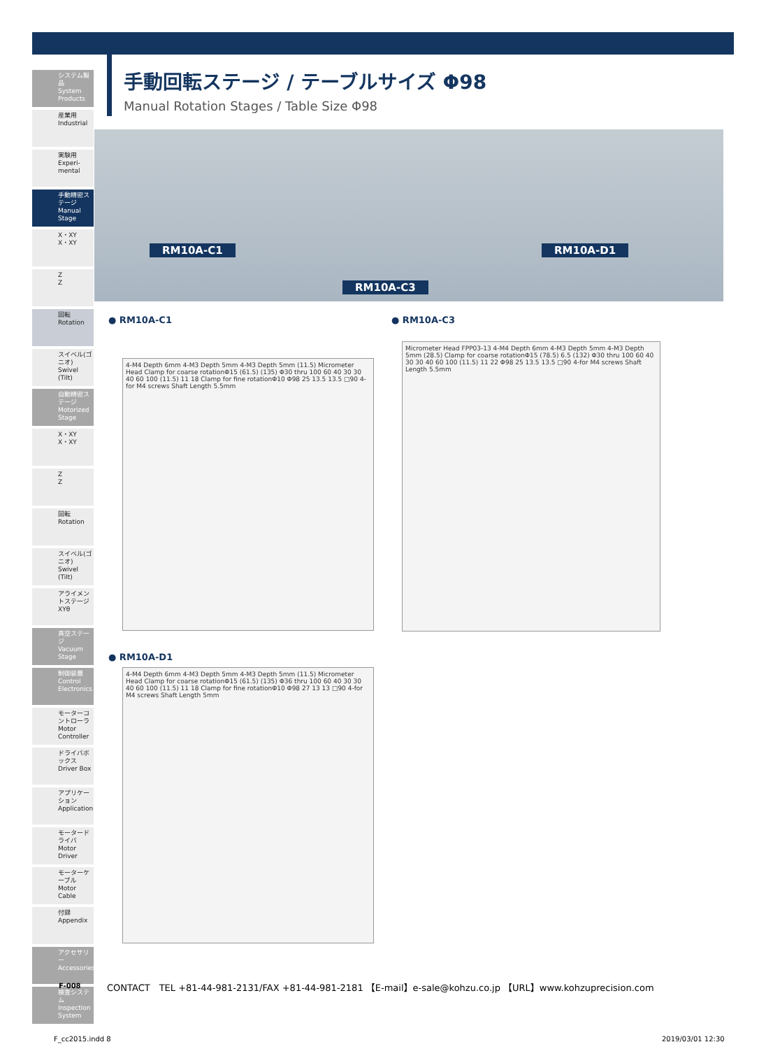システム製品
System Products
産業用
Industrial
実験用
Experi-mental
手動精密ステージ
Manual Stage
X・XY
X・XY
Z
Z
回転
Rotation
スイベル(ゴニオ)
Swivel (Tilt)
自動精密ステージ
Motorized Stage
X・XY
X・XY
Z
Z
回転
Rotation
スイベル(ゴニオ)
Swivel (Tilt)
アライメントステージ
XYθ
真空ステージ
Vacuum Stage
制御装置
Control Electronics
モーターコントローラ
Motor Controller
ドライバボックス
Driver Box
アプリケーション
Application
モータードライバ
Motor Driver
モーターケーブル
Motor Cable
付録
Appendix
アクセサリー
Accessories
検査システム
Inspection System
手動回転ステージ / テーブルサイズ Φ98
Manual Rotation Stages / Table Size Φ98
RM10A-C1 RM10A-D1
RM10A-C3
● RM10A-C1 ● RM10A-C3
● RM10A-D1
4-M4 Depth 6mm 4-M3 Depth 5mm 4-M3 Depth 5mm (11.5) Micrometer Head Clamp for coarse rotationΦ15 (61.5) (135) Φ30 thru 100 60 40 30 30 40 60 100 (11.5) 11 18 Clamp for fine rotationΦ10 Φ98 25 13.5 13.5 □90 4-for M4 screws Shaft Length 5.5mm
Micrometer Head FPP03-13 4-M4 Depth 6mm 4-M3 Depth 5mm 4-M3 Depth 5mm (28.5) Clamp for coarse rotationΦ15 (78.5) 6.5 (132) Φ30 thru 100 60 40 30 30 40 60 100 (11.5) 11 22 Φ98 25 13.5 13.5 □90 4-for M4 screws Shaft Length 5.5mm
4-M4 Depth 6mm 4-M3 Depth 5mm 4-M3 Depth 5mm (11.5) Micrometer Head Clamp for coarse rotationΦ15 (61.5) (135) Φ36 thru 100 60 40 30 30 40 60 100 (11.5) 11 18 Clamp for fine rotationΦ10 Φ98 27 13 13 □90 4-for M4 screws Shaft Length 5mm
F-008
CONTACT　TEL +81-44-981-2131/FAX +81-44-981-2181 【E-mail】e-sale@kohzu.co.jp 【URL】www.kohzuprecision.com
F_cc2015.indd 8 2019/03/01 12:30